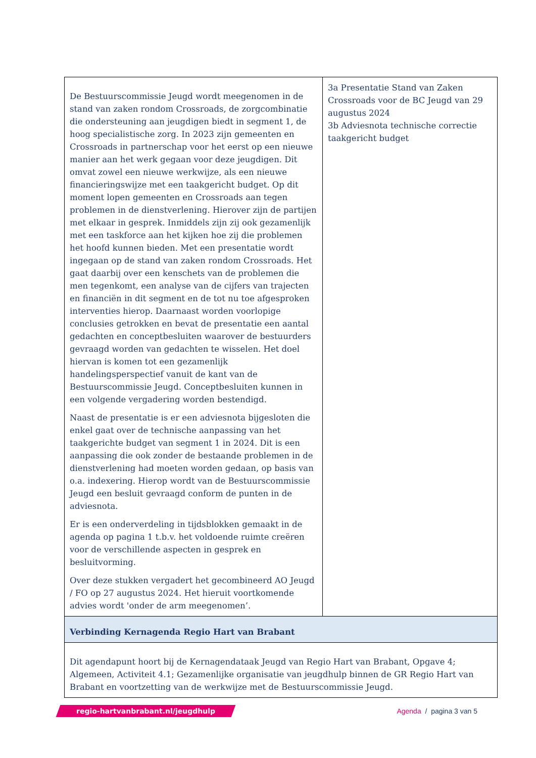| De Bestuurscommissie Jeugd wordt meegenomen in de stand van zaken rondom Crossroads, de zorgcombinatie die ondersteuning aan jeugdigen biedt in segment 1, de hoog specialistische zorg. In 2023 zijn gemeenten en Crossroads in partnerschap voor het eerst op een nieuwe manier aan het werk gegaan voor deze jeugdigen. Dit omvat zowel een nieuwe werkwijze, als een nieuwe financieringswijze met een taakgericht budget. Op dit moment lopen gemeenten en Crossroads aan tegen problemen in de dienstverlening. Hierover zijn de partijen met elkaar in gesprek. Inmiddels zijn zij ook gezamenlijk met een taskforce aan het kijken hoe zij die problemen het hoofd kunnen bieden. Met een presentatie wordt ingegaan op de stand van zaken rondom Crossroads. Het gaat daarbij over een kenschets van de problemen die men tegenkomt, een analyse van de cijfers van trajecten en financiën in dit segment en de tot nu toe afgesproken interventies hierop. Daarnaast worden voorlopige conclusies getrokken en bevat de presentatie een aantal gedachten en conceptbesluiten waarover de bestuurders gevraagd worden van gedachten te wisselen. Het doel hiervan is komen tot een gezamenlijk handelingsperspectief vanuit de kant van de Bestuurscommissie Jeugd. Conceptbesluiten kunnen in een volgende vergadering worden bestendigd. Naast de presentatie is er een adviesnota bijgesloten die enkel gaat over de technische aanpassing van het taakgerichte budget van segment 1 in 2024. Dit is een aanpassing die ook zonder de bestaande problemen in de dienstverlening had moeten worden gedaan, op basis van o.a. indexering. Hierop wordt van de Bestuurscommissie Jeugd een besluit gevraagd conform de punten in de adviesnota. Er is een onderverdeling in tijdsblokken gemaakt in de agenda op pagina 1 t.b.v. het voldoende ruimte creëren voor de verschillende aspecten in gesprek en besluitvorming. Over deze stukken vergadert het gecombineerd AO Jeugd / FO op 27 augustus 2024. Het hieruit voortkomende advies wordt 'onder de arm meegenomen’. | 3a Presentatie Stand van Zaken Crossroads voor de BC Jeugd van 29 augustus 2024 3b Adviesnota technische correctie taakgericht budget |
| Verbinding Kernagenda Regio Hart van Brabant | |
| Dit agendapunt hoort bij de Kernagendataak Jeugd van Regio Hart van Brabant, Opgave 4; Algemeen, Activiteit 4.1; Gezamenlijke organisatie van jeugdhulp binnen de GR Regio Hart van Brabant en voortzetting van de werkwijze met de Bestuurscommissie Jeugd. | |
regio-hartvanbrabant.nl/jeugdhulp
Agenda / pagina 3 van 5